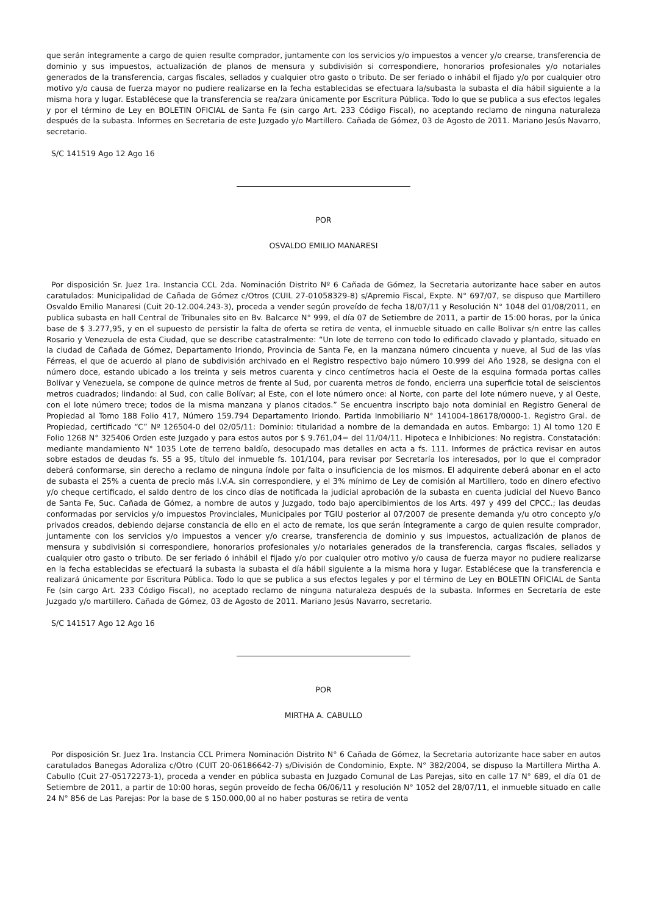que serán íntegramente a cargo de quien resulte comprador, juntamente con los servicios y/o impuestos a vencer y/o crearse, transferencia de dominio y sus impuestos, actualización de planos de mensura y subdivisión si correspondiere, honorarios profesionales y/o notariales generados de la transferencia, cargas fiscales, sellados y cualquier otro gasto o tributo. De ser feriado o inhábil el fijado y/o por cualquier otro motivo y/o causa de fuerza mayor no pudiere realizarse en la fecha establecidas se efectuara la/subasta la subasta el día hábil siguiente a la misma hora y lugar. Establécese que la transferencia se rea/zara únicamente por Escritura Pública. Todo lo que se publica a sus efectos legales y por el término de Ley en BOLETIN OFICIAL de Santa Fe (sin cargo Art. 233 Código Fiscal), no aceptando reclamo de ninguna naturaleza después de la subasta. Informes en Secretaria de este Juzgado y/o Martillero. Cañada de Gómez, 03 de Agosto de 2011. Mariano Jesús Navarro, secretario.
S/C 141519 Ago 12 Ago 16
POR
OSVALDO EMILIO MANARESI
Por disposición Sr. Juez 1ra. Instancia CCL 2da. Nominación Distrito Nº 6 Cañada de Gómez, la Secretaria autorizante hace saber en autos caratulados: Municipalidad de Cañada de Gómez c/Otros (CUIL 27-01058329-8) s/Apremio Fiscal, Expte. N° 697/07, se dispuso que Martillero Osvaldo Emilio Manaresi (Cuit 20-12.004.243-3), proceda a vender según proveído de fecha 18/07/11 y Resolución N° 1048 del 01/08/2011, en publica subasta en hall Central de Tribunales sito en Bv. Balcarce N° 999, el día 07 de Setiembre de 2011, a partir de 15:00 horas, por la única base de $ 3.277,95, y en el supuesto de persistir la falta de oferta se retira de venta, el inmueble situado en calle Bolivar s/n entre las calles Rosario y Venezuela de esta Ciudad, que se describe catastralmente: “Un lote de terreno con todo lo edificado clavado y plantado, situado en la ciudad de Cañada de Gómez, Departamento Iriondo, Provincia de Santa Fe, en la manzana número cincuenta y nueve, al Sud de las vías Férreas, el que de acuerdo al plano de subdivisión archivado en el Registro respectivo bajo número 10.999 del Año 1928, se designa con el número doce, estando ubicado a los treinta y seis metros cuarenta y cinco centímetros hacia el Oeste de la esquina formada portas calles Bolívar y Venezuela, se compone de quince metros de frente al Sud, por cuarenta metros de fondo, encierra una superficie total de seiscientos metros cuadrados; lindando: al Sud, con calle Bolívar; al Este, con el lote número once: al Norte, con parte del lote número nueve, y al Oeste, con el lote número trece; todos de la misma manzana y planos citados.” Se encuentra inscripto bajo nota dominial en Registro General de Propiedad al Tomo 188 Folio 417, Número 159.794 Departamento Iriondo. Partida Inmobiliario N° 141004-186178/0000-1. Registro Gral. de Propiedad, certificado “C” Nº 126504-0 del 02/05/11: Dominio: titularidad a nombre de la demandada en autos. Embargo: 1) Al tomo 120 E Folio 1268 N° 325406 Orden este Juzgado y para estos autos por $ 9.761,04= del 11/04/11. Hipoteca e Inhibiciones: No registra. Constatación: mediante mandamiento N° 1035 Lote de terreno baldío, desocupado mas detalles en acta a fs. 111. Informes de práctica revisar en autos sobre estados de deudas fs. 55 a 95, título del inmueble fs. 101/104, para revisar por Secretaría los interesados, por lo que el comprador deberá conformarse, sin derecho a reclamo de ninguna índole por falta o insuficiencia de los mismos. El adquirente deberá abonar en el acto de subasta el 25% a cuenta de precio más I.V.A. sin correspondiere, y el 3% mínimo de Ley de comisión al Martillero, todo en dinero efectivo y/o cheque certificado, el saldo dentro de los cinco días de notificada la judicial aprobación de la subasta en cuenta judicial del Nuevo Banco de Santa Fe, Suc. Cañada de Gómez, a nombre de autos y Juzgado, todo bajo apercibimientos de los Arts. 497 y 499 del CPCC.; las deudas conformadas por servicios y/o impuestos Provinciales, Municipales por TGIU posterior al 07/2007 de presente demanda y/u otro concepto y/o privados creados, debiendo dejarse constancia de ello en el acto de remate, los que serán íntegramente a cargo de quien resulte comprador, juntamente con los servicios y/o impuestos a vencer y/o crearse, transferencia de dominio y sus impuestos, actualización de planos de mensura y subdivisión si correspondiere, honorarios profesionales y/o notariales generados de la transferencia, cargas fiscales, sellados y cualquier otro gasto o tributo. De ser feriado ó inhábil el fijado y/o por cualquier otro motivo y/o causa de fuerza mayor no pudiere realizarse en la fecha establecidas se efectuará la subasta la subasta el día hábil siguiente a la misma hora y lugar. Establécese que la transferencia e realizará únicamente por Escritura Pública. Todo lo que se publica a sus efectos legales y por el término de Ley en BOLETIN OFICIAL de Santa Fe (sin cargo Art. 233 Código Fiscal), no aceptado reclamo de ninguna naturaleza después de la subasta. Informes en Secretaría de este Juzgado y/o martillero. Cañada de Gómez, 03 de Agosto de 2011. Mariano Jesús Navarro, secretario.
S/C 141517 Ago 12 Ago 16
POR
MIRTHA A. CABULLO
Por disposición Sr. Juez 1ra. Instancia CCL Primera Nominación Distrito N° 6 Cañada de Gómez, la Secretaria autorizante hace saber en autos caratulados Banegas Adoraliza c/Otro (CUIT 20-06186642-7) s/División de Condominio, Expte. N° 382/2004, se dispuso la Martillera Mirtha A. Cabullo (Cuit 27-05172273-1), proceda a vender en pública subasta en Juzgado Comunal de Las Parejas, sito en calle 17 N° 689, el día 01 de Setiembre de 2011, a partir de 10:00 horas, según proveído de fecha 06/06/11 y resolución N° 1052 del 28/07/11, el inmueble situado en calle 24 N° 856 de Las Parejas: Por la base de $ 150.000,00 al no haber posturas se retira de venta